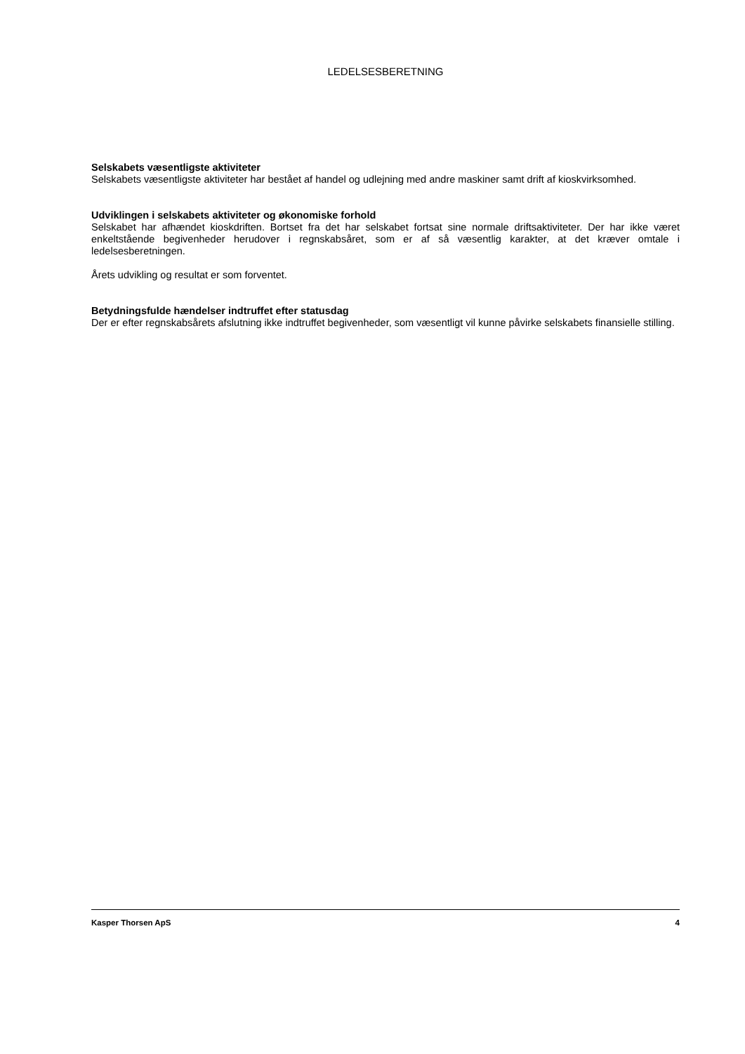LEDELSESBERETNING
Selskabets væsentligste aktiviteter
Selskabets væsentligste aktiviteter har bestået af handel og udlejning med andre maskiner samt drift af kioskvirksomhed.
Udviklingen i selskabets aktiviteter og økonomiske forhold
Selskabet har afhændet kioskdriften. Bortset fra det har selskabet fortsat sine normale driftsaktiviteter. Der har ikke været enkeltstående begivenheder herudover i regnskabsåret, som er af så væsentlig karakter, at det kræver omtale i ledelsesberetningen.
Årets udvikling og resultat er som forventet.
Betydningsfulde hændelser indtruffet efter statusdag
Der er efter regnskabsårets afslutning ikke indtruffet begivenheder, som væsentligt vil kunne påvirke selskabets finansielle stilling.
Kasper Thorsen ApS 4